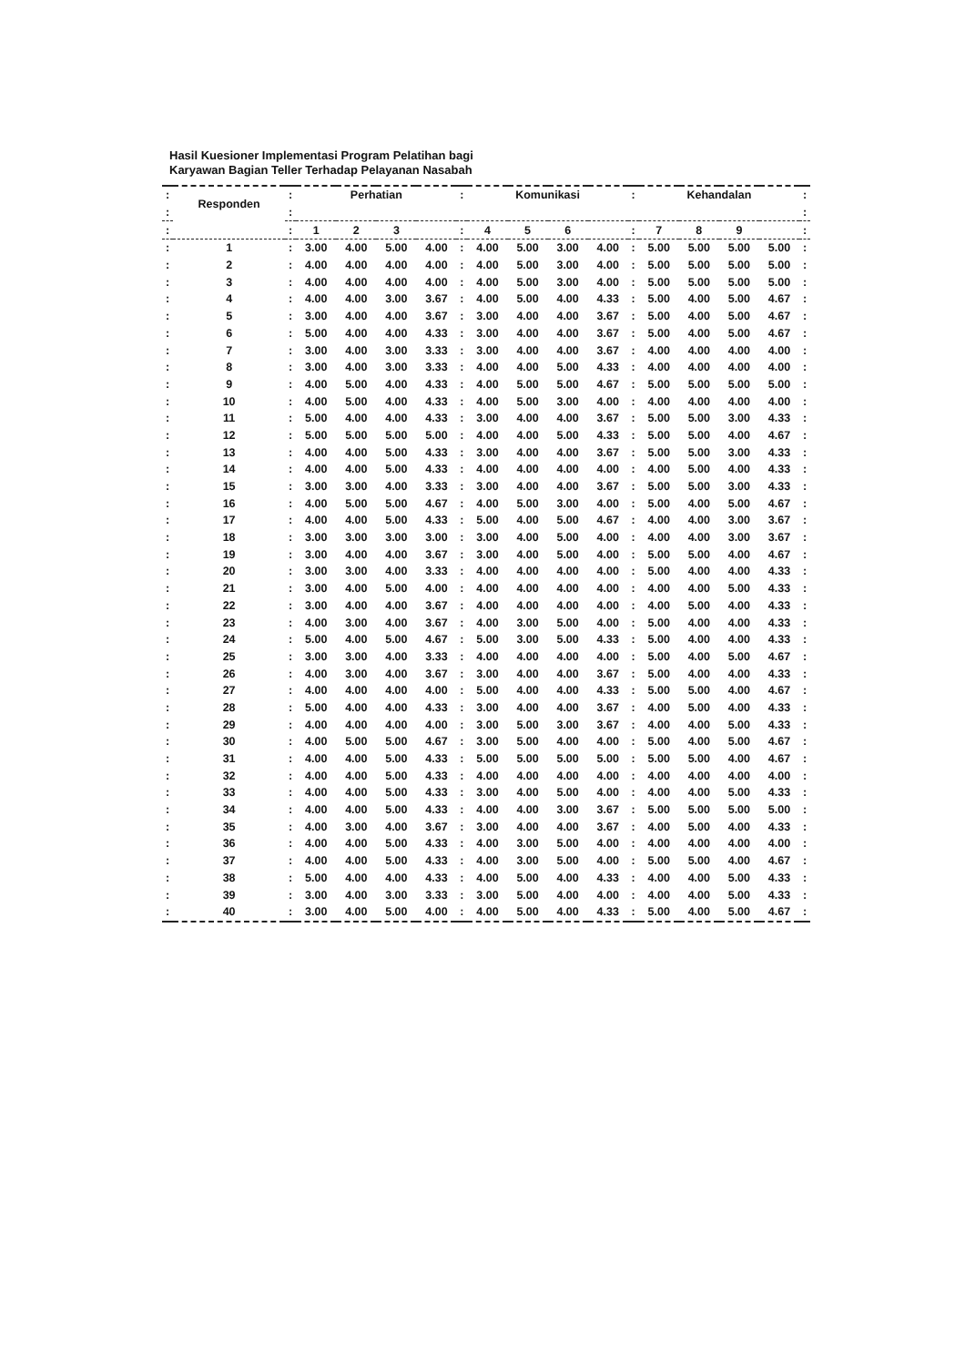Hasil Kuesioner Implementasi Program Pelatihan bagi
Karyawan Bagian Teller Terhadap Pelayanan Nasabah
| : | Responden | : | Perhatian | | | | : | Komunikasi | | | | : | Kehandalan | | | | : |
| --- | --- | --- | --- | --- | --- | --- | --- | --- | --- | --- | --- | --- | --- | --- | --- | --- | --- |
| : | | : | | | | | | | | | | | | | | | : |
| : | | : | 1 | 2 | 3 | | : | 4 | 5 | 6 | | : | 7 | 8 | 9 | | : |
| : | 1 | : | 3.00 | 4.00 | 5.00 | 4.00 | : | 4.00 | 5.00 | 3.00 | 4.00 | : | 5.00 | 5.00 | 5.00 | 5.00 | : |
| : | 2 | : | 4.00 | 4.00 | 4.00 | 4.00 | : | 4.00 | 5.00 | 3.00 | 4.00 | : | 5.00 | 5.00 | 5.00 | 5.00 | : |
| : | 3 | : | 4.00 | 4.00 | 4.00 | 4.00 | : | 4.00 | 5.00 | 3.00 | 4.00 | : | 5.00 | 5.00 | 5.00 | 5.00 | : |
| : | 4 | : | 4.00 | 4.00 | 3.00 | 3.67 | : | 4.00 | 5.00 | 4.00 | 4.33 | : | 5.00 | 4.00 | 5.00 | 4.67 | : |
| : | 5 | : | 3.00 | 4.00 | 4.00 | 3.67 | : | 3.00 | 4.00 | 4.00 | 3.67 | : | 5.00 | 4.00 | 5.00 | 4.67 | : |
| : | 6 | : | 5.00 | 4.00 | 4.00 | 4.33 | : | 3.00 | 4.00 | 4.00 | 3.67 | : | 5.00 | 4.00 | 5.00 | 4.67 | : |
| : | 7 | : | 3.00 | 4.00 | 3.00 | 3.33 | : | 3.00 | 4.00 | 4.00 | 3.67 | : | 4.00 | 4.00 | 4.00 | 4.00 | : |
| : | 8 | : | 3.00 | 4.00 | 3.00 | 3.33 | : | 4.00 | 4.00 | 5.00 | 4.33 | : | 4.00 | 4.00 | 4.00 | 4.00 | : |
| : | 9 | : | 4.00 | 5.00 | 4.00 | 4.33 | : | 4.00 | 5.00 | 5.00 | 4.67 | : | 5.00 | 5.00 | 5.00 | 5.00 | : |
| : | 10 | : | 4.00 | 5.00 | 4.00 | 4.33 | : | 4.00 | 5.00 | 3.00 | 4.00 | : | 4.00 | 4.00 | 4.00 | 4.00 | : |
| : | 11 | : | 5.00 | 4.00 | 4.00 | 4.33 | : | 3.00 | 4.00 | 4.00 | 3.67 | : | 5.00 | 5.00 | 3.00 | 4.33 | : |
| : | 12 | : | 5.00 | 5.00 | 5.00 | 5.00 | : | 4.00 | 4.00 | 5.00 | 4.33 | : | 5.00 | 5.00 | 4.00 | 4.67 | : |
| : | 13 | : | 4.00 | 4.00 | 5.00 | 4.33 | : | 3.00 | 4.00 | 4.00 | 3.67 | : | 5.00 | 5.00 | 3.00 | 4.33 | : |
| : | 14 | : | 4.00 | 4.00 | 5.00 | 4.33 | : | 4.00 | 4.00 | 4.00 | 4.00 | : | 4.00 | 5.00 | 4.00 | 4.33 | : |
| : | 15 | : | 3.00 | 3.00 | 4.00 | 3.33 | : | 3.00 | 4.00 | 4.00 | 3.67 | : | 5.00 | 5.00 | 3.00 | 4.33 | : |
| : | 16 | : | 4.00 | 5.00 | 5.00 | 4.67 | : | 4.00 | 5.00 | 3.00 | 4.00 | : | 5.00 | 4.00 | 5.00 | 4.67 | : |
| : | 17 | : | 4.00 | 4.00 | 5.00 | 4.33 | : | 5.00 | 4.00 | 5.00 | 4.67 | : | 4.00 | 4.00 | 3.00 | 3.67 | : |
| : | 18 | : | 3.00 | 3.00 | 3.00 | 3.00 | : | 3.00 | 4.00 | 5.00 | 4.00 | : | 4.00 | 4.00 | 3.00 | 3.67 | : |
| : | 19 | : | 3.00 | 4.00 | 4.00 | 3.67 | : | 3.00 | 4.00 | 5.00 | 4.00 | : | 5.00 | 5.00 | 4.00 | 4.67 | : |
| : | 20 | : | 3.00 | 3.00 | 4.00 | 3.33 | : | 4.00 | 4.00 | 4.00 | 4.00 | : | 5.00 | 4.00 | 4.00 | 4.33 | : |
| : | 21 | : | 3.00 | 4.00 | 5.00 | 4.00 | : | 4.00 | 4.00 | 4.00 | 4.00 | : | 4.00 | 4.00 | 5.00 | 4.33 | : |
| : | 22 | : | 3.00 | 4.00 | 4.00 | 3.67 | : | 4.00 | 4.00 | 4.00 | 4.00 | : | 4.00 | 5.00 | 4.00 | 4.33 | : |
| : | 23 | : | 4.00 | 3.00 | 4.00 | 3.67 | : | 4.00 | 3.00 | 5.00 | 4.00 | : | 5.00 | 4.00 | 4.00 | 4.33 | : |
| : | 24 | : | 5.00 | 4.00 | 5.00 | 4.67 | : | 5.00 | 3.00 | 5.00 | 4.33 | : | 5.00 | 4.00 | 4.00 | 4.33 | : |
| : | 25 | : | 3.00 | 3.00 | 4.00 | 3.33 | : | 4.00 | 4.00 | 4.00 | 4.00 | : | 5.00 | 4.00 | 5.00 | 4.67 | : |
| : | 26 | : | 4.00 | 3.00 | 4.00 | 3.67 | : | 3.00 | 4.00 | 4.00 | 3.67 | : | 5.00 | 4.00 | 4.00 | 4.33 | : |
| : | 27 | : | 4.00 | 4.00 | 4.00 | 4.00 | : | 5.00 | 4.00 | 4.00 | 4.33 | : | 5.00 | 5.00 | 4.00 | 4.67 | : |
| : | 28 | : | 5.00 | 4.00 | 4.00 | 4.33 | : | 3.00 | 4.00 | 4.00 | 3.67 | : | 4.00 | 5.00 | 4.00 | 4.33 | : |
| : | 29 | : | 4.00 | 4.00 | 4.00 | 4.00 | : | 3.00 | 5.00 | 3.00 | 3.67 | : | 4.00 | 4.00 | 5.00 | 4.33 | : |
| : | 30 | : | 4.00 | 5.00 | 5.00 | 4.67 | : | 3.00 | 5.00 | 4.00 | 4.00 | : | 5.00 | 4.00 | 5.00 | 4.67 | : |
| : | 31 | : | 4.00 | 4.00 | 5.00 | 4.33 | : | 5.00 | 5.00 | 5.00 | 5.00 | : | 5.00 | 5.00 | 4.00 | 4.67 | : |
| : | 32 | : | 4.00 | 4.00 | 5.00 | 4.33 | : | 4.00 | 4.00 | 4.00 | 4.00 | : | 4.00 | 4.00 | 4.00 | 4.00 | : |
| : | 33 | : | 4.00 | 4.00 | 5.00 | 4.33 | : | 3.00 | 4.00 | 5.00 | 4.00 | : | 4.00 | 4.00 | 5.00 | 4.33 | : |
| : | 34 | : | 4.00 | 4.00 | 5.00 | 4.33 | : | 4.00 | 4.00 | 3.00 | 3.67 | : | 5.00 | 5.00 | 5.00 | 5.00 | : |
| : | 35 | : | 4.00 | 3.00 | 4.00 | 3.67 | : | 3.00 | 4.00 | 4.00 | 3.67 | : | 4.00 | 5.00 | 4.00 | 4.33 | : |
| : | 36 | : | 4.00 | 4.00 | 5.00 | 4.33 | : | 4.00 | 3.00 | 5.00 | 4.00 | : | 4.00 | 4.00 | 4.00 | 4.00 | : |
| : | 37 | : | 4.00 | 4.00 | 5.00 | 4.33 | : | 4.00 | 3.00 | 5.00 | 4.00 | : | 5.00 | 5.00 | 4.00 | 4.67 | : |
| : | 38 | : | 5.00 | 4.00 | 4.00 | 4.33 | : | 4.00 | 5.00 | 4.00 | 4.33 | : | 4.00 | 4.00 | 5.00 | 4.33 | : |
| : | 39 | : | 3.00 | 4.00 | 3.00 | 3.33 | : | 3.00 | 5.00 | 4.00 | 4.00 | : | 4.00 | 4.00 | 5.00 | 4.33 | : |
| : | 40 | : | 3.00 | 4.00 | 5.00 | 4.00 | : | 4.00 | 5.00 | 4.00 | 4.33 | : | 5.00 | 4.00 | 5.00 | 4.67 | : |